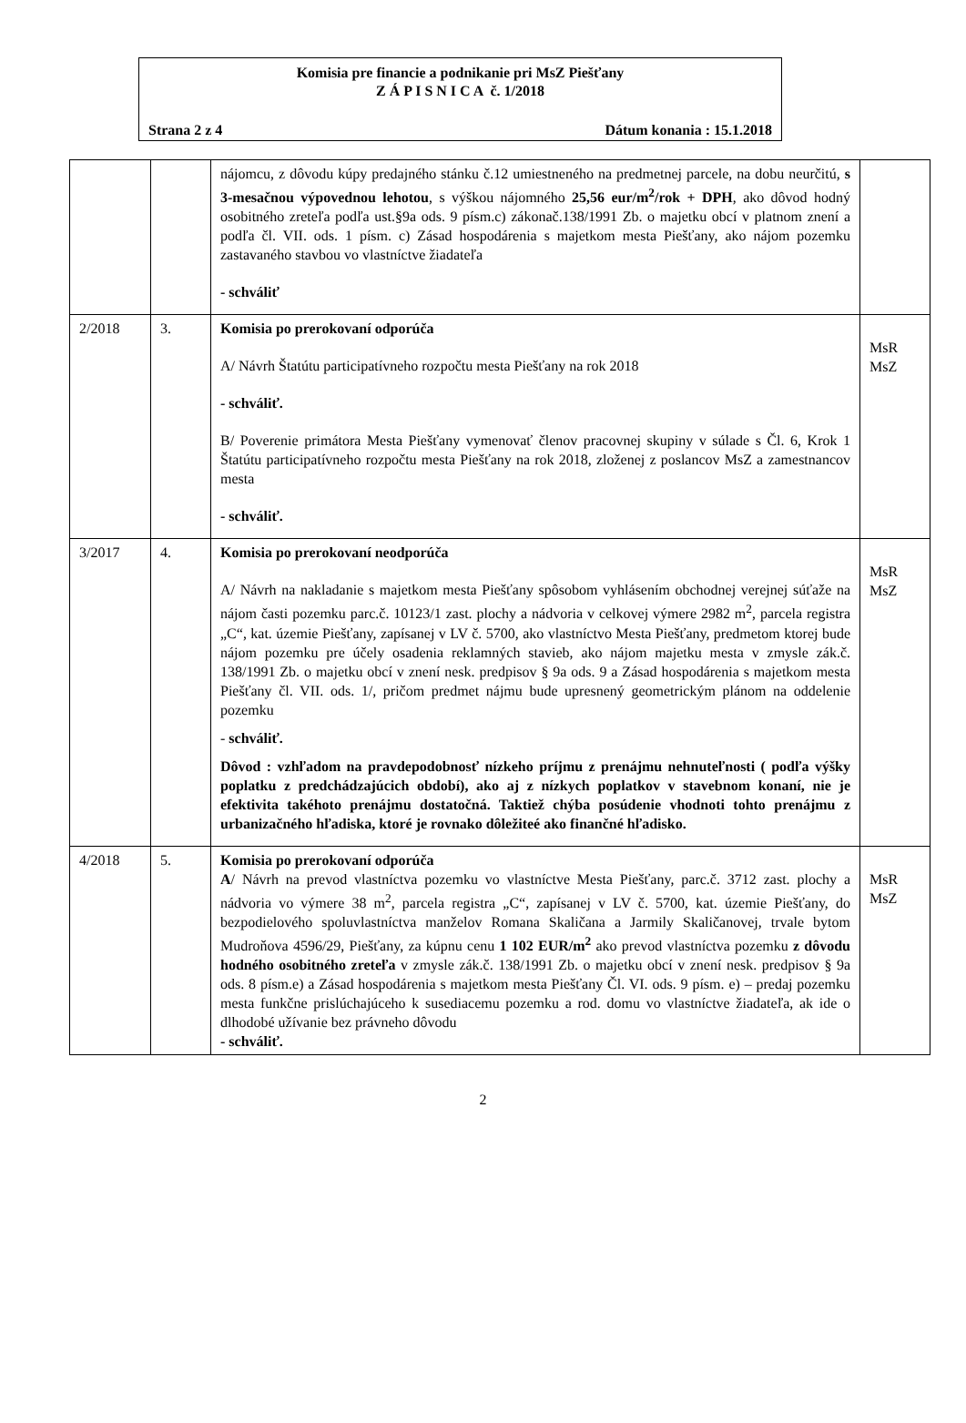Komisia pre financie a podnikanie pri MsZ Piešťany
Z Á P I S N I C A č. 1/2018
Strana 2 z 4 Dátum konania : 15.1.2018
| | | nájomcu, z dôvodu kúpy predajného stánku č.12 umiestneného na predmetnej parcele, na dobu neurčitú, s 3-mesačnou výpovednou lehotou , s výškou nájomného 25,56 eur/m<sup>2</sup>/rok + DPH , ako dôvod hodný osobitného zreteľa podľa ust.§9a ods. 9 písm.c) zákonač.138/1991 Zb. o majetku obcí v platnom znení a podľa čl. VII. ods. 1 písm. c) Zásad hospodárenia s majetkom mesta Piešťany, ako nájom pozemku zastavaného stavbou vo vlastníctve žiadateľa - schváliť | |
| 2/2018 | 3. | Komisia po prerokovaní odporúča A/ Návrh Štatútu participatívneho rozpočtu mesta Piešťany na rok 2018 - schváliť. B/ Poverenie primátora Mesta Piešťany vymenovať členov pracovnej skupiny v súlade s Čl. 6, Krok 1 Štatútu participatívneho rozpočtu mesta Piešťany na rok 2018, zloženej z poslancov MsZ a zamestnancov mesta - schváliť. | MsR MsZ |
| 3/2017 | 4. | Komisia po prerokovaní neodporúča A/ Návrh na nakladanie s majetkom mesta Piešťany spôsobom vyhlásením obchodnej verejnej súťaže na nájom časti pozemku parc.č. 10123/1 zast. plochy a nádvoria v celkovej výmere 2982 m<sup>2</sup>, parcela registra „C“, kat. územie Piešťany, zapísanej v LV č. 5700, ako vlastníctvo Mesta Piešťany, predmetom ktorej bude nájom pozemku pre účely osadenia reklamných stavieb, ako nájom majetku mesta v zmysle zák.č. 138/1991 Zb. o majetku obcí v znení nesk. predpisov § 9a ods. 9 a Zásad hospodárenia s majetkom mesta Piešťany čl. VII. ods. 1/, pričom predmet nájmu bude upresnený geometrickým plánom na oddelenie pozemku - schváliť. Dôvod : vzhľadom na pravdepodobnosť nízkeho príjmu z prenájmu nehnuteľnosti ( podľa výšky poplatku z predchádzajúcich období), ako aj z nízkych poplatkov v stavebnom konaní, nie je efektivita takéhoto prenájmu dostatočná. Taktiež chýba posúdenie vhodnoti tohto prenájmu z urbanizačného hľadiska, ktoré je rovnako dôležiteé ako finančné hľadisko. | MsR MsZ |
| 4/2018 | 5. | Komisia po prerokovaní odporúča A / Návrh na prevod vlastníctva pozemku vo vlastníctve Mesta Piešťany, parc.č. 3712 zast. plochy a nádvoria vo výmere 38 m<sup>2</sup>, parcela registra „C“, zapísanej v LV č. 5700, kat. územie Piešťany, do bezpodielového spoluvlastníctva manželov Romana Skaličana a Jarmily Skaličanovej, trvale bytom Mudroňova 4596/29, Piešťany, za kúpnu cenu 1 102 EUR/m<sup>2</sup> ako prevod vlastníctva pozemku z dôvodu hodného osobitného zreteľa v zmysle zák.č. 138/1991 Zb. o majetku obcí v znení nesk. predpisov § 9a ods. 8 písm.e) a Zásad hospodárenia s majetkom mesta Piešťany Čl. VI. ods. 9 písm. e) – predaj pozemku mesta funkčne prislúchajúceho k susediacemu pozemku a rod. domu vo vlastníctve žiadateľa, ak ide o dlhodobé užívanie bez právneho dôvodu - schváliť. | MsR MsZ |
2